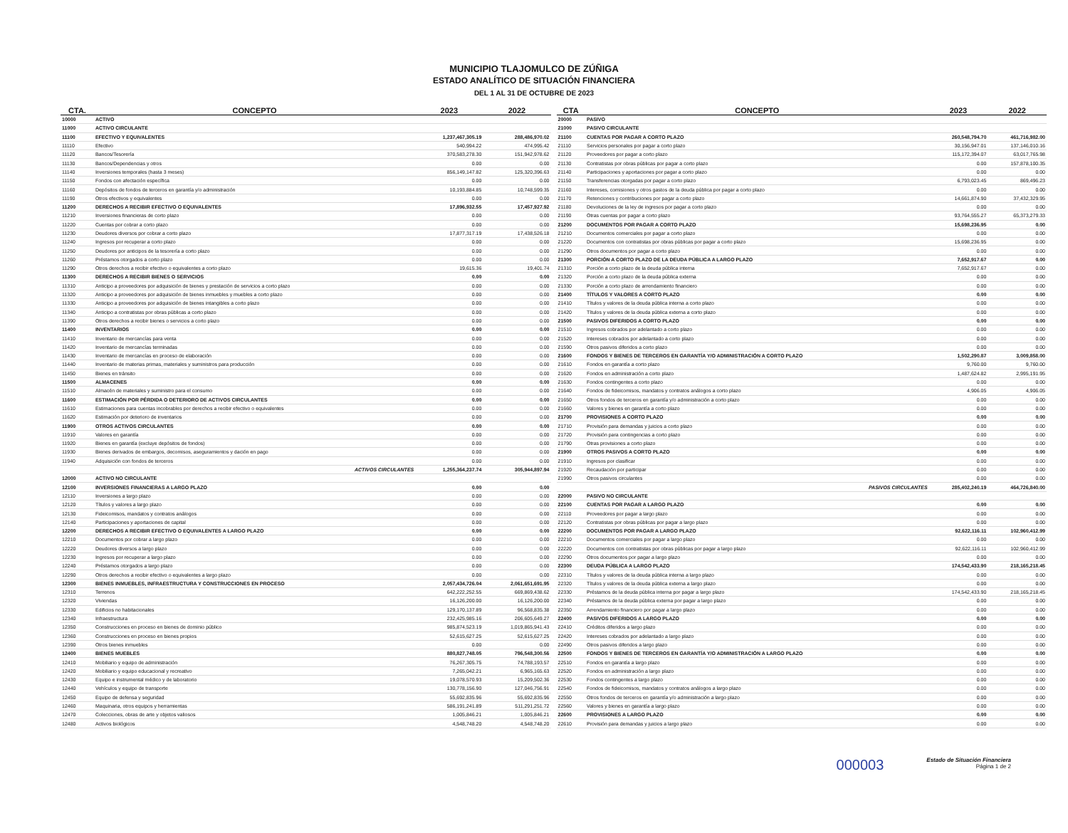MUNICIPIO TLAJOMULCO DE ZÚÑIGA
ESTADO ANALÍTICO DE SITUACIÓN FINANCIERA
DEL 1 AL 31 DE OCTUBRE DE 2023
| CTA. | CONCEPTO | 2023 | 2022 |
| --- | --- | --- | --- |
| 10000 | ACTIVO | | |
| 11000 | ACTIVO CIRCULANTE | | |
| 11100 | EFECTIVO Y EQUIVALENTES | 1,237,467,305.19 | 288,486,970.02 |
| 11110 | Efectivo | 540,994.22 | 474,995.42 |
| 11120 | Bancos/Tesorería | 370,583,278.30 | 151,942,978.62 |
| 11130 | Bancos/Dependencias y otros | 0.00 | 0.00 |
| 11140 | Inversiones temporales (hasta 3 meses) | 856,149,147.82 | 125,320,396.63 |
| 11150 | Fondos con afectación específica | 0.00 | 0.00 |
| 11160 | Depósitos de fondos de terceros en garantía y/o administración | 10,193,884.85 | 10,748,599.35 |
| 11190 | Otros efectivos y equivalentes | 0.00 | 0.00 |
| 11200 | DERECHOS A RECIBIR EFECTIVO O EQUIVALENTES | 17,896,932.55 | 17,457,927.92 |
| 11210 | Inversiones financieras de corto plazo | 0.00 | 0.00 |
| 11220 | Cuentas por cobrar a corto plazo | 0.00 | 0.00 |
| 11230 | Deudores diversos por cobrar a corto plazo | 17,877,317.19 | 17,438,526.18 |
| 11240 | Ingresos por recuperar a corto plazo | 0.00 | 0.00 |
| 11250 | Deudores por anticipos de la tesorería a corto plazo | 0.00 | 0.00 |
| 11260 | Préstamos otorgados a corto plazo | 0.00 | 0.00 |
| 11290 | Otros derechos a recibir efectivo o equivalentes a corto plazo | 19,615.36 | 19,401.74 |
| 11300 | DERECHOS A RECIBIR BIENES O SERVICIOS | 0.00 | 0.00 |
| 11310 | Anticipo a proveedores por adquisición de bienes y prestación de servicios a corto plazo | 0.00 | 0.00 |
| 11320 | Anticipo a proveedores por adquisición de bienes inmuebles y muebles a corto plazo | 0.00 | 0.00 |
| 11330 | Anticipo a proveedores por adquisición de bienes intangibles a corto plazo | 0.00 | 0.00 |
| 11340 | Anticipo a contratistas por obras públicas a corto plazo | 0.00 | 0.00 |
| 11390 | Otros derechos a recibir bienes o servicios a corto plazo | 0.00 | 0.00 |
| 11400 | INVENTARIOS | 0.00 | 0.00 |
| 11410 | Inventario de mercancías para venta | 0.00 | 0.00 |
| 11420 | Inventario de mercancías terminadas | 0.00 | 0.00 |
| 11430 | Inventario de mercancías en proceso de elaboración | 0.00 | 0.00 |
| 11440 | Inventario de materias primas, materiales y suministros para producción | 0.00 | 0.00 |
| 11450 | Bienes en tránsito | 0.00 | 0.00 |
| 11500 | ALMACENES | 0.00 | 0.00 |
| 11510 | Almacén de materiales y suministro para el consumo | 0.00 | 0.00 |
| 11600 | ESTIMACIÓN POR PÉRDIDA O DETERIORO DE ACTIVOS CIRCULANTES | 0.00 | 0.00 |
| 11610 | Estimaciones para cuentas incobrables por derechos a recibir efectivo o equivalentes | 0.00 | 0.00 |
| 11620 | Estimación por deterioro de inventarios | 0.00 | 0.00 |
| 11900 | OTROS ACTIVOS CIRCULANTES | 0.00 | 0.00 |
| 11910 | Valores en garantía | 0.00 | 0.00 |
| 11920 | Bienes en garantía (excluye depósitos de fondos) | 0.00 | 0.00 |
| 11930 | Bienes derivados de embargos, decomisos, aseguramientos y dación en pago | 0.00 | 0.00 |
| 11940 | Adquisición con fondos de terceros | 0.00 | 0.00 |
| | ACTIVOS CIRCULANTES | 1,255,364,237.74 | 305,944,897.94 |
| 12000 | ACTIVO NO CIRCULANTE | | |
| 12100 | INVERSIONES FINANCIERAS A LARGO PLAZO | 0.00 | 0.00 |
| 12110 | Inversiones a largo plazo | 0.00 | 0.00 |
| 12120 | Títulos y valores a largo plazo | 0.00 | 0.00 |
| 12130 | Fideicomisos, mandatos y contratos análogos | 0.00 | 0.00 |
| 12140 | Participaciones y aportaciones de capital | 0.00 | 0.00 |
| 12200 | DERECHOS A RECIBIR EFECTIVO O EQUIVALENTES A LARGO PLAZO | 0.00 | 0.00 |
| 12210 | Documentos por cobrar a largo plazo | 0.00 | 0.00 |
| 12220 | Deudores diversos a largo plazo | 0.00 | 0.00 |
| 12230 | Ingresos por recuperar a largo plazo | 0.00 | 0.00 |
| 12240 | Préstamos otorgados a largo plazo | 0.00 | 0.00 |
| 12290 | Otros derechos a recibir efectivo o equivalentes a largo plazo | 0.00 | 0.00 |
| 12300 | BIENES INMUEBLES, INFRAESTRUCTURA Y CONSTRUCCIONES EN PROCESO | 2,057,434,726.04 | 2,061,651,691.95 |
| 12310 | Terrenos | 642,222,252.55 | 669,869,438.62 |
| 12320 | Viviendas | 16,126,200.00 | 16,126,200.00 |
| 12330 | Edificios no habitacionales | 129,170,137.89 | 96,568,835.38 |
| 12340 | Infraestructura | 232,425,985.16 | 206,605,649.27 |
| 12350 | Construcciones en proceso en bienes de dominio público | 985,874,523.19 | 1,019,865,941.43 |
| 12360 | Construcciones en proceso en bienes propios | 52,615,627.25 | 52,615,627.25 |
| 12390 | Otros bienes inmuebles | 0.00 | 0.00 |
| 12400 | BIENES MUEBLES | 880,827,748.05 | 796,548,300.56 |
| 12410 | Mobiliario y equipo de administración | 76,267,305.75 | 74,788,193.57 |
| 12420 | Mobiliario y equipo educacional y recreativo | 7,265,042.21 | 6,965,165.63 |
| 12430 | Equipo e instrumental médico y de laboratorio | 19,078,570.93 | 15,209,502.36 |
| 12440 | Vehículos y equipo de transporte | 130,778,156.90 | 127,046,756.91 |
| 12450 | Equipo de defensa y seguridad | 55,692,835.96 | 55,692,835.96 |
| 12460 | Maquinaria, otros equipos y herramientas | 586,191,241.89 | 511,291,251.72 |
| 12470 | Colecciones, obras de arte y objetos valiosos | 1,005,846.21 | 1,005,846.21 |
| 12480 | Activos biológicos | 4,548,748.20 | 4,548,748.20 |
| CTA | CONCEPTO | 2023 | 2022 |
| --- | --- | --- | --- |
| 20000 | PASIVO | | |
| 21000 | PASIVO CIRCULANTE | | |
| 21100 | CUENTAS POR PAGAR A CORTO PLAZO | 260,548,794.70 | 461,716,982.00 |
| 21110 | Servicios personales por pagar a corto plazo | 30,156,947.01 | 137,146,010.16 |
| 21120 | Proveedores por pagar a corto plazo | 115,172,394.07 | 63,017,765.98 |
| 21130 | Contratistas por obras públicas por pagar a corto plazo | 0.00 | 157,878,100.35 |
| 21140 | Participaciones y aportaciones por pagar a corto plazo | 0.00 | 0.00 |
| 21150 | Transferencias otorgadas por pagar a corto plazo | 6,793,023.45 | 869,496.23 |
| 21160 | Intereses, comisiones y otros gastos de la deuda pública por pagar a corto plazo | 0.00 | 0.00 |
| 21170 | Retenciones y contribuciones por pagar a corto plazo | 14,661,874.90 | 37,432,329.95 |
| 21180 | Devoluciones de la ley de ingresos por pagar a corto plazo | 0.00 | 0.00 |
| 21190 | Otras cuentas por pagar a corto plazo | 93,764,555.27 | 65,373,279.33 |
| 21200 | DOCUMENTOS POR PAGAR A CORTO PLAZO | 15,698,236.95 | 0.00 |
| 21210 | Documentos comerciales por pagar a corto plazo | 0.00 | 0.00 |
| 21220 | Documentos con contratistas por obras públicas por pagar a corto plazo | 15,698,236.95 | 0.00 |
| 21290 | Otros documentos por pagar a corto plazo | 0.00 | 0.00 |
| 21300 | PORCIÓN A CORTO PLAZO DE LA DEUDA PÚBLICA A LARGO PLAZO | 7,652,917.67 | 0.00 |
| 21310 | Porción a corto plazo de la deuda pública interna | 7,652,917.67 | 0.00 |
| 21320 | Porción a corto plazo de la deuda pública externa | 0.00 | 0.00 |
| 21330 | Porción a corto plazo de arrendamiento financiero | 0.00 | 0.00 |
| 21400 | TÍTULOS Y VALORES A CORTO PLAZO | 0.00 | 0.00 |
| 21410 | Títulos y valores de la deuda pública interna a corto plazo | 0.00 | 0.00 |
| 21420 | Títulos y valores de la deuda pública externa a corto plazo | 0.00 | 0.00 |
| 21500 | PASIVOS DIFERIDOS A CORTO PLAZO | 0.00 | 0.00 |
| 21510 | Ingresos cobrados por adelantado a corto plazo | 0.00 | 0.00 |
| 21520 | Intereses cobrados por adelantado a corto plazo | 0.00 | 0.00 |
| 21590 | Otros pasivos diferidos a corto plazo | 0.00 | 0.00 |
| 21600 | FONDOS Y BIENES DE TERCEROS EN GARANTÍA Y/O ADMINISTRACIÓN A CORTO PLAZO | 1,502,290.87 | 3,009,858.00 |
| 21610 | Fondos en garantía a corto plazo | 9,760.00 | 9,760.00 |
| 21620 | Fondos en administración a corto plazo | 1,487,624.82 | 2,995,191.95 |
| 21630 | Fondos contingentes a corto plazo | 0.00 | 0.00 |
| 21640 | Fondos de fideicomisos, mandatos y contratos análogos a corto plazo | 4,906.05 | 4,906.05 |
| 21650 | Otros fondos de terceros en garantía y/o administración a corto plazo | 0.00 | 0.00 |
| 21660 | Valores y bienes en garantía a corto plazo | 0.00 | 0.00 |
| 21700 | PROVISIONES A CORTO PLAZO | 0.00 | 0.00 |
| 21710 | Provisión para demandas y juicios a corto plazo | 0.00 | 0.00 |
| 21720 | Provisión para contingencias a corto plazo | 0.00 | 0.00 |
| 21790 | Otras provisiones a corto plazo | 0.00 | 0.00 |
| 21900 | OTROS PASIVOS A CORTO PLAZO | 0.00 | 0.00 |
| 21910 | Ingresos por clasificar | 0.00 | 0.00 |
| 21920 | Recaudación por participar | 0.00 | 0.00 |
| 21990 | Otros pasivos circulantes | 0.00 | 0.00 |
| | PASIVOS CIRCULANTES | 285,402,240.19 | 464,726,840.00 |
| 22000 | PASIVO NO CIRCULANTE | | |
| 22100 | CUENTAS POR PAGAR A LARGO PLAZO | 0.00 | 0.00 |
| 22110 | Proveedores por pagar a largo plazo | 0.00 | 0.00 |
| 22120 | Contratistas por obras públicas por pagar a largo plazo | 0.00 | 0.00 |
| 22200 | DOCUMENTOS POR PAGAR A LARGO PLAZO | 92,622,116.11 | 102,960,412.99 |
| 22210 | Documentos comerciales por pagar a largo plazo | 0.00 | 0.00 |
| 22220 | Documentos con contratistas por obras públicas por pagar a largo plazo | 92,622,116.11 | 102,960,412.99 |
| 22290 | Otros documentos por pagar a largo plazo | 0.00 | 0.00 |
| 22300 | DEUDA PÚBLICA A LARGO PLAZO | 174,542,433.90 | 218,165,218.45 |
| 22310 | Títulos y valores de la deuda pública interna a largo plazo | 0.00 | 0.00 |
| 22320 | Títulos y valores de la deuda pública externa a largo plazo | 0.00 | 0.00 |
| 22330 | Préstamos de la deuda pública interna por pagar a largo plazo | 174,542,433.90 | 218,165,218.45 |
| 22340 | Préstamos de la deuda pública externa por pagar a largo plazo | 0.00 | 0.00 |
| 22350 | Arrendamiento financiero por pagar a largo plazo | 0.00 | 0.00 |
| 22400 | PASIVOS DIFERIDOS A LARGO PLAZO | 0.00 | 0.00 |
| 22410 | Créditos diferidos a largo plazo | 0.00 | 0.00 |
| 22420 | Intereses cobrados por adelantado a largo plazo | 0.00 | 0.00 |
| 22490 | Otros pasivos diferidos a largo plazo | 0.00 | 0.00 |
| 22500 | FONDOS Y BIENES DE TERCEROS EN GARANTÍA Y/O ADMINISTRACIÓN A LARGO PLAZO | 0.00 | 0.00 |
| 22510 | Fondos en garantía a largo plazo | 0.00 | 0.00 |
| 22520 | Fondos en administración a largo plazo | 0.00 | 0.00 |
| 22530 | Fondos contingentes a largo plazo | 0.00 | 0.00 |
| 22540 | Fondos de fideicomisos, mandatos y contratos análogos a largo plazo | 0.00 | 0.00 |
| 22550 | Otros fondos de terceros en garantía y/o administración a largo plazo | 0.00 | 0.00 |
| 22560 | Valores y bienes en garantía a largo plazo | 0.00 | 0.00 |
| 22600 | PROVISIONES A LARGO PLAZO | 0.00 | 0.00 |
| 22610 | Provisión para demandas y juicios a largo plazo | 0.00 | 0.00 |
000003
Estado de Situación Financiera
Página 1 de 2